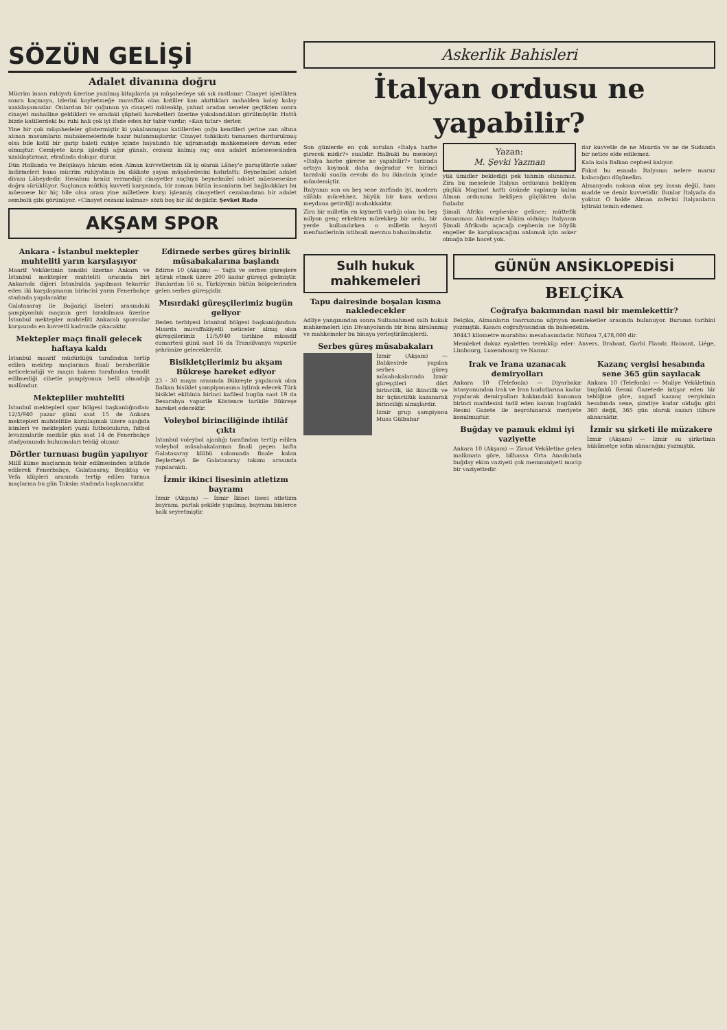SÖZÜN GELİŞİ
Adalet divanına doğru
Mücrim insan ruhiyatı üzerine yazılmış kitaplarda şu müşahedeye sık sık rastlanır: Cinayet işledikten sonra kaçmaya, izlerini kaybetmeğe muvaffak olan katiller kan akıttıkları mahalden kolay kolay uzaklaşamazlar. Onlardan bir çoğunun ya cinayeti müteakip, yahud aradan seneler geçtikten sonra cinayet mahalline geldikleri ve oradaki şüpheli hareketleri üzerine yakalandıkları görülmüştür. Hattâ bizde katillerdeki bu ruhi hali çok iyi ifade eden bir tabir vardır; «Kan tutar» derler.
Yine bir çok müşahedeler göstermiştir ki yakalanmıyan katillerden çoğu kendileri yerine zan altına alınan masumların muhakemelerinde hazır bulunmuşlardır. Cinayet tahkikatı tamamen durdurulmuş olsa bile katil bir garip haleti ruhiye içinde hayatında hiç uğramadığı mahkemelere devam eder olmuştur. Cemiyete karşı işlediği ağır günah, cezasız kalmış suç onu adalet müessesesinden uzaklaştırmaz, etrafında dolaşır, durur.
Dün Hollanda ve Belçikaya hücum eden Alman kuvvetlerinin ilk iş olarak Lâhey'e paraşütlerle asker indirmeleri bana mücrim ruhiyatının bu dikkate şayan müşahedesini hatırlattı: Beynelmilel adalet divanı Lâheydedir. Hesabını henüz vermediği cinayetler suçluyu beynelmilel adalet müessesesine doğru sürüklüyor. Suçlunun müthiş kuvveti karşısında, bir zaman bütün insanların bel bağladıkları bu müessese bir hiç bile olsa orası yine milletlere karşı işlenmiş cinayetleri cezalandıran bir adalet sembolü gibi görünüyor. «Cinayet cezasız kalmaz» sözü boş bir lâf değildir. Şevket Rado
AKŞAM SPOR
Ankara - İstanbul mektepler muhteliti yarın karşılaşıyor
Maarif Vekâletinin tensibi üzerine Ankara ve İstanbul mektepler muhteliti arasında biri Ankarada diğeri İstanbulda yapılması tekarrür eden iki karşılaşmanın birincisi yarın Fenerbahçe stadında yapılacaktır.
Galatasaray ile Boğaziçi liseleri arasındaki şampiyonluk maçının geri bırakılması üzerine İstanbul mektepler muhteliti Ankaralı sporcular karşısında en kuvvetli kadrosile çıkacaktır.
Mektepler maçı finali gelecek haftaya kaldı
İstanbul maarif müdürlüğü tarafından tertip edilen mektep maçlarının finali beraberlikle neticelendiği ve maçın hakem tarafından temdit edilmediği cihetle şampiyonun belli olmadığı malûmdur.
Mektepliler muhteliti
İstanbul mektepleri spor bölgesi başkanlığından: 12/5/940 pazar günü saat 15 de Ankara mektepleri muhtelitile karşılaşmak üzere aşağıda isimleri ve mektepleri yazılı futbolcuların, futbol levazımlarile mezkûr gün saat 14 de Fenerbahçe stadyomunda bulunmaları tebliğ olunur.
Dörtler turnuası bugün yapılıyor
Millî küme maçlarının tehir edilmesinden istifade edilerek Fenerbahçe, Galatasaray, Beşiktaş ve Vefa klüpleri arasında tertip edilen turnua maçlarına bu gün Taksim stadında başlanacaktır.
Edirnede serbes güreş birinlik müsabakalarına başlandı
Edirne 10 (Akşam) — Yağlı ve serbes güreşlere iştirak etmek üzere 200 kadar güreşçi gelmiştir. Bunlardan 56 sı, Türkiyenin bütün bölgelerinden gelen serbes güreşçidir.
Mısırdaki güreşçilerimiz bugün geliyor
Beden terbiyesi İstanbul bölgesi başkanlığından: Mısırda muvaffakiyetli neticeler almış olan güreşçilerimiz 11/5/940 tarihine müsadif cumartesi günü saat 16 da Transilvanya vapurile şehrimize geleceklerdir.
Bisikletçilerimiz bu akşam Bükreşe hareket ediyor
23 - 30 mayıs arasında Bükreşte yapılacak olan Balkan bisiklet şampiyonasına iştirak edecek Türk bisiklet ekibinin birinci kafilesi bugün saat 19 da Besarabya vapurile Köstence tarikile Bükreşe hareket edecektir.
Voleybol birinciliğinde ihtilâf çıktı
İstanbul voleybol ajanlığı tarafından tertip edilen voleybol müsabakalarının finali geçen hafta Galatasaray klübü salonunda finale kalan Beylerbeyi ile Galatasaray takımı arasında yapılacaktı.
İzmir ikinci lisesinin atletizm bayramı
İzmir (Akşam) — İzmir İkinci lisesi atletizm bayramı, parlak şekilde yapılmış, bayramı binlerce halk seyretmiştir.
Askerlik Bahisleri
İtalyan ordusu ne yapabilir?
Son günlerde en çok sorulan «İtalya harbe girecek midir?» sualidir. Halbuki bu meseleyi «İtalya harbe girerse ne yapabilir?» tarzında ortaya koymak daha doğrudur ve birinci tarzdaki sualin cevabı da bu ikincinin içinde mündemiçtir.
İtalyanın son on beş sene zarfında iyi, modern silâhla mücehhez, büyük bir kara ordusu meydana getirdiği muhakkaktır.
Zira bir milletin en kıymetli varlığı olan bu beş milyon genç erkekten mürekkep bir ordu, bir yerde kullanılırken o milletin hayati menfaatlerinin istihsali mevzuu bahsolmalıdır.
Yazan:
M. Şevki Yazman
yük ümidler beklediği pek tahmin olunamaz. Zira bu meselede İtalyan ordusunu bekliyen güçlük Maginot hattı önünde saplanıp kalan Alman ordusunu bekliyen güçlükten daha fazladır.
Şimali Afrika cephesine gelince; müttefik donanması Akdenizde hâkim oldukça İtalyanın Şimali Afrikada açacağı cephenin ne büyük engeller ile karşılaşacağını anlamak için asker olmağa bile hacet yok.
dar kuvvetle de ne Mısırda ve ne de Sudanda bir netice elde edilemez.
Kala kala Balkan cephesi kalıyor.
Fakat bu esnada İtalyanın nelere maruz kalacağını düşünelim.
Almanyada noksan olan şey insan değil, ham madde ve deniz kuvvetidir. Bunlar İtalyada da yoktur. O halde Alman zaferini İtalyanların iştiraki temin edemez.
Sulh hukuk mahkemeleri
Tapu dairesinde boşalan kısma nakledecekler
Adliye yangınından sonra Sultanahmed sulh hukuk mahkemeleri için Divanyolunda bir bina kiralanmış ve mahkemeler bu binaya yerleştirilmişlerdi.
Serbes güreş müsabakaları
İzmir (Akşam) — Balıkesirde yapılan serbes güreş müsabakalarında İzmir güreşçileri dört birincilik, iki ikincilik ve bir üçüncülük kazanarak birinciliği almışlardır.
İzmir grup şampiyonu Musa Gülbahar
GÜNÜN ANSİKLOPEDİSİ
BELÇİKA
Coğrafya bakımından nasıl bir memlekettir?
Belçika, Almanların taarruzuna uğrıyan memleketler arasında bulunuyor. Buranın tarihini yazmıştık. Kısaca coğrafyasından da bahsedelim.
30443 kilometre murabbaı mesahasındadır. Nüfusu 7,478,000 dir.
Memleket dokuz eyaletten terekküp eder: Anvers, Brabant, Garbi Flandr, Hainant, Liége, Limbourg, Luxembourg ve Namur.
Irak ve İrana uzanacak demiryolları
Ankara 10 (Telefonla) — Diyarbakır istasyonundan Irak ve İran hudutlarına kadar yapılacak demiryolları hakkındaki kanunun birinci maddesini tadil eden kanun bugünkü Resmi Gazete ile neşrolunarak meriyete konulmuştur.
Buğday ve pamuk ekimi iyi vaziyette
Ankara 10 (Akşam) — Ziraat Vekâletine gelen malûmata göre, bilhassa Orta Anadoluda buğday ekim vaziyeti çok memnuniyeti mucip bir vaziyettedir.
Kazanç vergisi hesabında sene 365 gün sayılacak
Ankara 10 (Telefonla) — Maliye Vekâletinin bugünkü Resmi Gazetede intişar eden bir tebliğine göre, asgarî kazanç vergisinin hesabında sene, şimdiye kadar olduğu gibi 360 değil, 365 gün olarak nazarı itibare alınacaktır.
İzmir su şirketi ile müzakere
İzmir (Akşam) — İzmir su şirketinin hükûmetçe satın alınacağını yazmıştık.